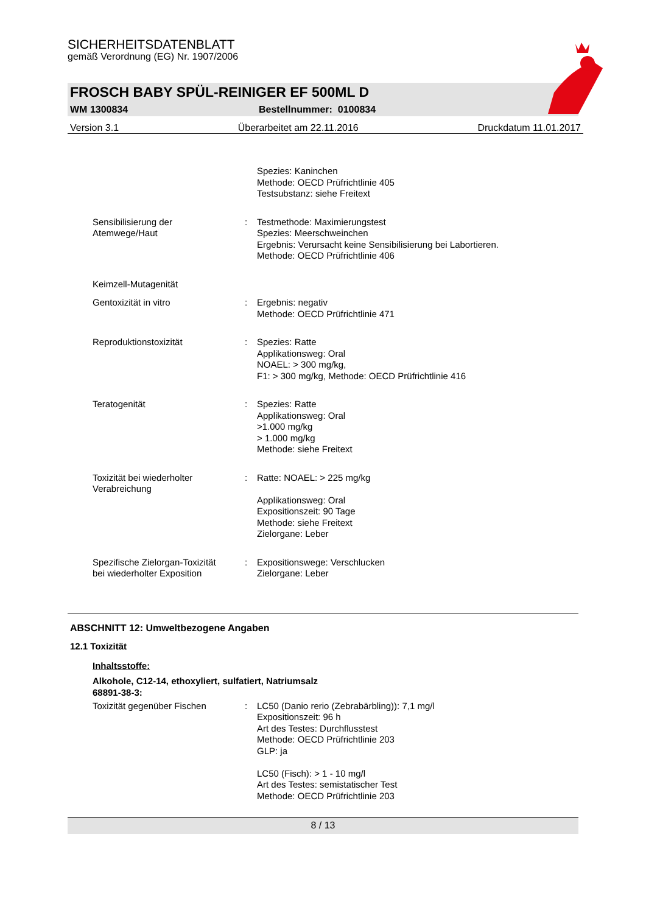SICHERHEITSDATENBLATT
gemäß Verordnung (EG) Nr. 1907/2006
FROSCH BABY SPÜL-REINIGER EF 500ML D
WM 1300834 Bestellnummer: 0100834
Version 3.1 Überarbeitet am 22.11.2016 Druckdatum 11.01.2017
Spezies: Kaninchen
Methode: OECD Prüfrichtlinie 405
Testsubstanz: siehe Freitext
Sensibilisierung der
Atemwege/Haut
: Testmethode: Maximierungstest
Spezies: Meerschweinchen
Ergebnis: Verursacht keine Sensibilisierung bei Labortieren.
Methode: OECD Prüfrichtlinie 406
Keimzell-Mutagenität
Gentoxizität in vitro : Ergebnis: negativ
Methode: OECD Prüfrichtlinie 471
Reproduktionstoxizität : Spezies: Ratte
Applikationsweg: Oral
NOAEL: > 300 mg/kg,
F1: > 300 mg/kg, Methode: OECD Prüfrichtlinie 416
Teratogenität : Spezies: Ratte
Applikationsweg: Oral
>1.000 mg/kg
> 1.000 mg/kg
Methode: siehe Freitext
Toxizität bei wiederholter
Verabreichung
: Ratte: NOAEL: > 225 mg/kg
Applikationsweg: Oral
Expositionszeit: 90 Tage
Methode: siehe Freitext
Zielorgane: Leber
Spezifische Zielorgan-Toxizität
bei wiederholter Exposition
: Expositionswege: Verschlucken
Zielorgane: Leber
ABSCHNITT 12: Umweltbezogene Angaben
12.1 Toxizität
Inhaltsstoffe:
Alkohole, C12-14, ethoxyliert, sulfatiert, Natriumsalz
68891-38-3:
Toxizität gegenüber Fischen : LC50 (Danio rerio (Zebrabärbling)): 7,1 mg/l
Expositionszeit: 96 h
Art des Testes: Durchflusstest
Methode: OECD Prüfrichtlinie 203
GLP: ja
LC50 (Fisch): > 1 - 10 mg/l
Art des Testes: semistatischer Test
Methode: OECD Prüfrichtlinie 203
8 / 13